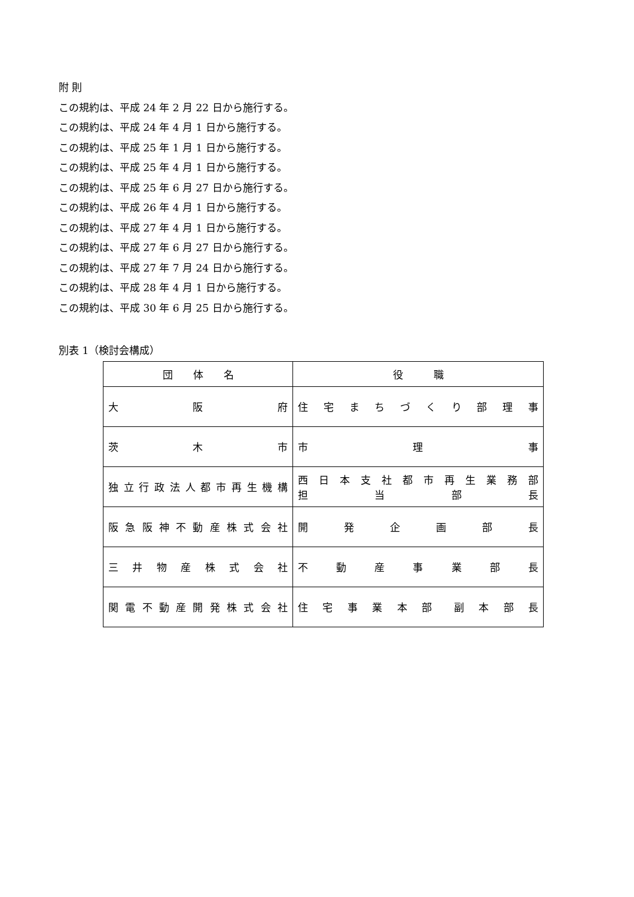附 則
この規約は、平成 24 年 2 月 22 日から施行する。
この規約は、平成 24 年 4 月 1 日から施行する。
この規約は、平成 25 年 1 月 1 日から施行する。
この規約は、平成 25 年 4 月 1 日から施行する。
この規約は、平成 25 年 6 月 27 日から施行する。
この規約は、平成 26 年 4 月 1 日から施行する。
この規約は、平成 27 年 4 月 1 日から施行する。
この規約は、平成 27 年 6 月 27 日から施行する。
この規約は、平成 27 年 7 月 24 日から施行する。
この規約は、平成 28 年 4 月 1 日から施行する。
この規約は、平成 30 年 6 月 25 日から施行する。
別表 1（検討会構成）
| 団 体 名 | 役 職 |
| --- | --- |
| 大 阪 府 | 住 宅 ま ち づ く り 部 理 事 |
| 茨 木 市 | 市 理 事 |
| 独立行政法人都市再生機構 | 西 日 本 支 社 都 市 再 生 業 務 部 担 当 部 長 |
| 阪急阪神不動産株式会社 | 開 発 企 画 部 長 |
| 三 井 物 産 株 式 会 社 | 不 動 産 事 業 部 長 |
| 関電不動産開発株式会社 | 住 宅 事 業 本 部 副 本 部 長 |